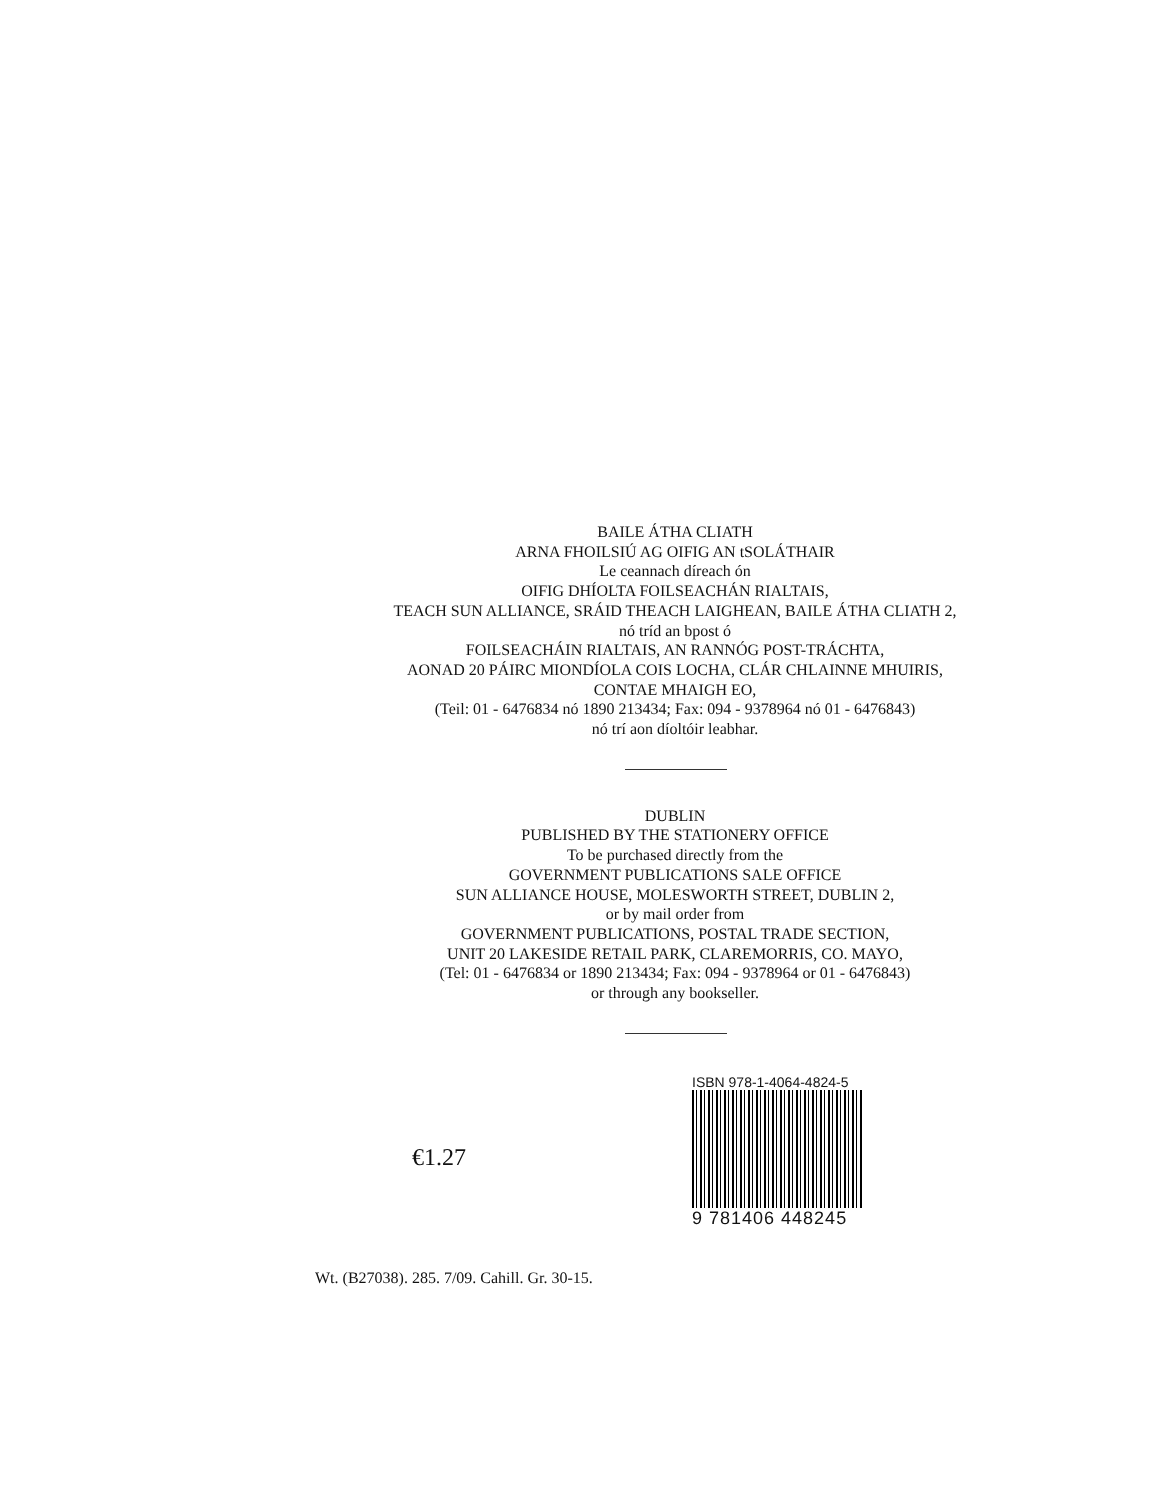BAILE ÁTHA CLIATH
ARNA FHOILSIÚ AG OIFIG AN tSOLÁTHAIR
Le ceannach díreach ón
OIFIG DHÍOLTA FOILSEACHÁN RIALTAIS,
TEACH SUN ALLIANCE, SRÁID THEACH LAIGHEAN, BAILE ÁTHA CLIATH 2,
nó tríd an bpost ó
FOILSEACHÁIN RIALTAIS, AN RANNÓG POST-TRÁCHTA,
AONAD 20 PÁIRC MIONDÍOLA COIS LOCHA, CLÁR CHLAINNE MHUIRIS,
CONTAE MHAIGH EO,
(Teil: 01 - 6476834 nó 1890 213434; Fax: 094 - 9378964 nó 01 - 6476843)
nó trí aon díoltóir leabhar.
DUBLIN
PUBLISHED BY THE STATIONERY OFFICE
To be purchased directly from the
GOVERNMENT PUBLICATIONS SALE OFFICE
SUN ALLIANCE HOUSE, MOLESWORTH STREET, DUBLIN 2,
or by mail order from
GOVERNMENT PUBLICATIONS, POSTAL TRADE SECTION,
UNIT 20 LAKESIDE RETAIL PARK, CLAREMORRIS, CO. MAYO,
(Tel: 01 - 6476834 or 1890 213434; Fax: 094 - 9378964 or 01 - 6476843)
or through any bookseller.
€1.27
ISBN 978-1-4064-4824-5
9 781406 448245
Wt. (B27038). 285. 7/09. Cahill. Gr. 30-15.